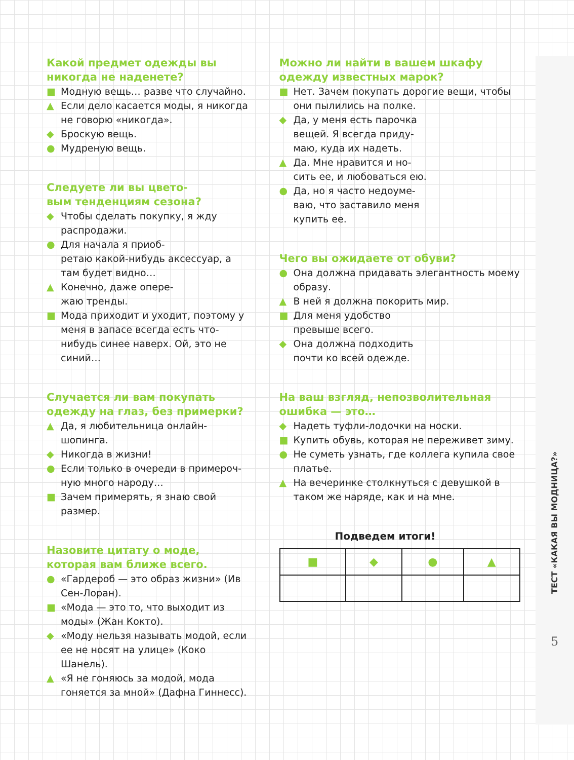Какой предмет одежды вы никогда не наденете?
■ Модную вещь… разве что случайно.
▲ Если дело касается моды, я никогда не говорю «никогда».
◆ Броскую вещь.
● Мудреную вещь.
Следуете ли вы цвето-
вым тенденциям сезона?
◆ Чтобы сделать покупку, я жду распродажи.
● Для начала я приоб-
ретаю какой-нибудь аксессуар, а там будет видно…
▲ Конечно, даже опере-
жаю тренды.
■ Мода приходит и уходит, поэтому у меня в запасе всегда есть что-нибудь синее наверх. Ой, это не синий…
Случается ли вам покупать одежду на глаз, без примерки?
▲ Да, я любительница онлайн-шопинга.
◆ Никогда в жизни!
● Если только в очереди в примероч-
ную много народу…
■ Зачем примерять, я знаю свой размер.
Назовите цитату о моде, которая вам ближе всего.
● «Гардероб — это образ жизни» (Ив Сен-Лоран).
■ «Мода — это то, что выходит из моды» (Жан Кокто).
◆ «Моду нельзя называть модой, если ее не носят на улице» (Коко Шанель).
▲ «Я не гоняюсь за модой, мода гоняется за мной» (Дафна Гиннесс).
Можно ли найти в вашем шкафу одежду известных марок?
■ Нет. Зачем покупать дорогие вещи, чтобы они пылились на полке.
◆ Да, у меня есть парочка
вещей. Я всегда приду-
маю, куда их надеть.
▲ Да. Мне нравится и но-
сить ее, и любоваться ею.
● Да, но я часто недоуме-
ваю, что заставило меня
купить ее.
Чего вы ожидаете от обуви?
● Она должна придавать элегантность моему образу.
▲ В ней я должна покорить мир.
■ Для меня удобство
превыше всего.
◆ Она должна подходить
почти ко всей одежде.
На ваш взгляд, непозволительная ошибка — это…
◆ Надеть туфли-лодочки на носки.
■ Купить обувь, которая не переживет зиму.
● Не суметь узнать, где коллега купила свое платье.
▲ На вечеринке столкнуться с девушкой в таком же наряде, как и на мне.
Подведем итоги!
| ■ | ◆ | ● | ▲ |
ТЕСТ «КАКАЯ ВЫ МОДНИЦА?»
5